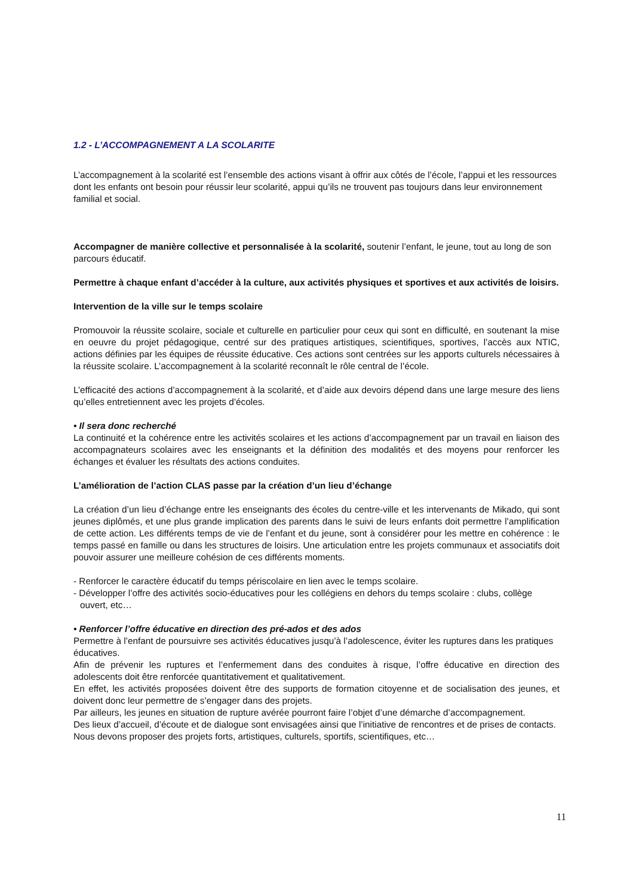1.2 - L’ACCOMPAGNEMENT A LA SCOLARITE
L’accompagnement à la scolarité est l’ensemble des actions visant à offrir aux côtés de l’école, l’appui et les ressources dont les enfants ont besoin pour réussir leur scolarité, appui qu’ils ne trouvent pas toujours dans leur environnement familial et social.
Accompagner de manière collective et personnalisée à la scolarité, soutenir l’enfant, le jeune, tout au long de son parcours éducatif.
Permettre à chaque enfant d’accéder à la culture, aux activités physiques et sportives et aux activités de loisirs.
Intervention de la ville sur le temps scolaire
Promouvoir la réussite scolaire, sociale et culturelle en particulier pour ceux qui sont en difficulté, en soutenant la mise en oeuvre du projet pédagogique, centré sur des pratiques artistiques, scientifiques, sportives, l’accès aux NTIC, actions définies par les équipes de réussite éducative. Ces actions sont centrées sur les apports culturels nécessaires à la réussite scolaire. L’accompagnement à la scolarité reconnaît le rôle central de l’école.
L’efficacité des actions d’accompagnement à la scolarité, et d’aide aux devoirs dépend dans une large mesure des liens qu’elles entretiennent avec les projets d’écoles.
• Il sera donc recherché
La continuité et la cohérence entre les activités scolaires et les actions d’accompagnement par un travail en liaison des accompagnateurs scolaires avec les enseignants et la définition des modalités et des moyens pour renforcer les échanges et évaluer les résultats des actions conduites.
L’amélioration de l’action CLAS passe par la création d’un lieu d’échange
La création d’un lieu d’échange entre les enseignants des écoles du centre-ville et les intervenants de Mikado, qui sont jeunes diplômés, et une plus grande implication des parents dans le suivi de leurs enfants doit permettre l’amplification de cette action. Les différents temps de vie de l’enfant et du jeune, sont à considérer pour les mettre en cohérence : le temps passé en famille ou dans les structures de loisirs. Une articulation entre les projets communaux et associatifs doit pouvoir assurer une meilleure cohésion de ces différents moments.
- Renforcer le caractère éducatif du temps périscolaire en lien avec le temps scolaire.
- Développer l’offre des activités socio-éducatives pour les collégiens en dehors du temps scolaire : clubs, collège ouvert, etc…
• Renforcer l’offre éducative en direction des pré-ados et des ados
Permettre à l’enfant de poursuivre ses activités éducatives jusqu’à l’adolescence, éviter les ruptures dans les pratiques éducatives.
Afin de prévenir les ruptures et l’enfermement dans des conduites à risque, l’offre éducative en direction des adolescents doit être renforcée quantitativement et qualitativement.
En effet, les activités proposées doivent être des supports de formation citoyenne et de socialisation des jeunes, et doivent donc leur permettre de s’engager dans des projets.
Par ailleurs, les jeunes en situation de rupture avérée pourront faire l’objet d’une démarche d’accompagnement.
Des lieux d’accueil, d’écoute et de dialogue sont envisagées ainsi que l’initiative de rencontres et de prises de contacts.
Nous devons proposer des projets forts, artistiques, culturels, sportifs, scientifiques, etc…
11